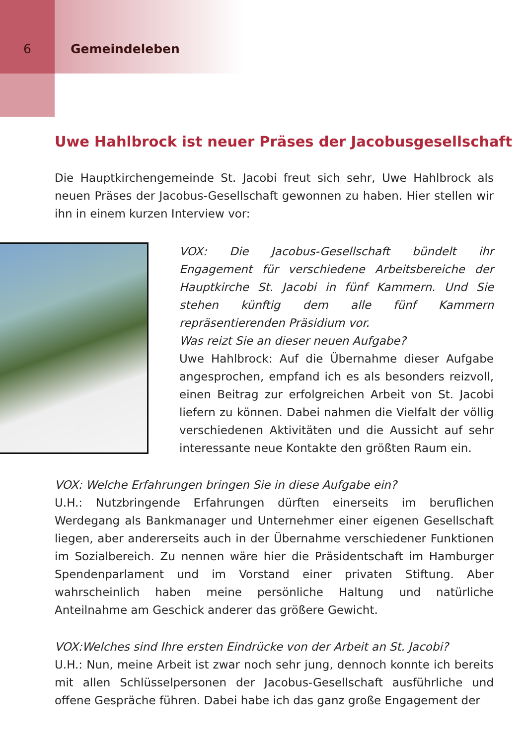6 Gemeindeleben
Uwe Hahlbrock ist neuer Präses der Jacobusgesellschaft
Die Hauptkirchengemeinde St. Jacobi freut sich sehr, Uwe Hahlbrock als neuen Präses der Jacobus-Gesellschaft gewonnen zu haben. Hier stellen wir ihn in einem kurzen Interview vor:
VOX: Die Jacobus-Gesellschaft bündelt ihr Engagement für verschiedene Arbeitsbereiche der Hauptkirche St. Jacobi in fünf Kammern. Und Sie stehen künftig dem alle fünf Kammern repräsentierenden Präsidium vor.
Was reizt Sie an dieser neuen Aufgabe?
Uwe Hahlbrock: Auf die Übernahme dieser Aufgabe angesprochen, empfand ich es als besonders reizvoll, einen Beitrag zur erfolgreichen Arbeit von St. Jacobi liefern zu können. Dabei nahmen die Vielfalt der völlig verschiedenen Aktivitäten und die Aussicht auf sehr interessante neue Kontakte den größten Raum ein.
VOX: Welche Erfahrungen bringen Sie in diese Aufgabe ein?
U.H.: Nutzbringende Erfahrungen dürften einerseits im beruflichen Werdegang als Bankmanager und Unternehmer einer eigenen Gesellschaft liegen, aber andererseits auch in der Übernahme verschiedener Funktionen im Sozialbereich. Zu nennen wäre hier die Präsidentschaft im Hamburger Spendenparlament und im Vorstand einer privaten Stiftung. Aber wahrscheinlich haben meine persönliche Haltung und natürliche Anteilnahme am Geschick anderer das größere Gewicht.
VOX:Welches sind Ihre ersten Eindrücke von der Arbeit an St. Jacobi?
U.H.: Nun, meine Arbeit ist zwar noch sehr jung, dennoch konnte ich bereits mit allen Schlüsselpersonen der Jacobus-Gesellschaft ausführliche und offene Gespräche führen. Dabei habe ich das ganz große Engagement der